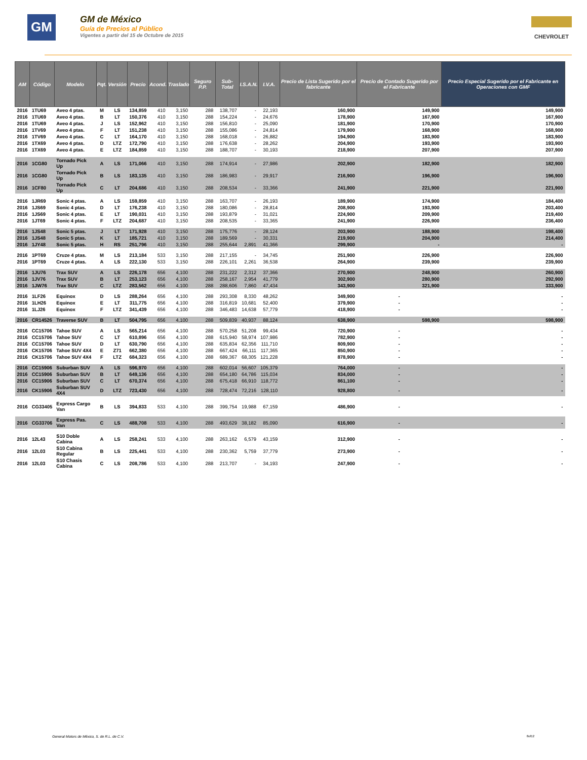GM
GM de México
Guía de Precios al Público
Vigentes a partir del 15 de Octubre de 2015
CHEVROLET
| AM | Código | Modelo | Pqt. | Versión | Precio | Acond. | Traslado | Seguro P.P. | Sub-Total | I.S.A.N. | I.V.A. | Precio de Lista Sugerido por el fabricante | Precio de Contado Sugerido por el Fabricante | Precio Especial Sugerido por el Fabricante en Operaciones con GMF |
| --- | --- | --- | --- | --- | --- | --- | --- | --- | --- | --- | --- | --- | --- | --- |
| 2016 | 1TU69 | Aveo 4 ptas. | M | LS | 134,859 | 410 | 3,150 | 288 | 138,707 | - | 22,193 | 160,900 | 149,900 | 149,900 |
| 2016 | 1TU69 | Aveo 4 ptas. | B | LT | 150,376 | 410 | 3,150 | 288 | 154,224 | - | 24,676 | 178,900 | 167,900 | 167,900 |
| 2016 | 1TU69 | Aveo 4 ptas. | J | LS | 152,962 | 410 | 3,150 | 288 | 156,810 | - | 25,090 | 181,900 | 170,900 | 170,900 |
| 2016 | 1TV69 | Aveo 4 ptas. | F | LT | 151,238 | 410 | 3,150 | 288 | 155,086 | - | 24,814 | 179,900 | 168,900 | 168,900 |
| 2016 | 1TV69 | Aveo 4 ptas. | C | LT | 164,170 | 410 | 3,150 | 288 | 168,018 | - | 26,882 | 194,900 | 183,900 | 183,900 |
| 2016 | 1TX69 | Aveo 4 ptas. | D | LTZ | 172,790 | 410 | 3,150 | 288 | 176,638 | - | 28,262 | 204,900 | 193,900 | 193,900 |
| 2016 | 1TX69 | Aveo 4 ptas. | E | LTZ | 184,859 | 410 | 3,150 | 288 | 188,707 | - | 30,193 | 218,900 | 207,900 | 207,900 |
| 2016 | 1CG80 | Tornado Pick Up | A | LS | 171,066 | 410 | 3,150 | 288 | 174,914 | - | 27,986 | 202,900 | 182,900 | 182,900 |
| 2016 | 1CG80 | Tornado Pick Up | B | LS | 183,135 | 410 | 3,150 | 288 | 186,983 | - | 29,917 | 216,900 | 196,900 | 196,900 |
| 2016 | 1CF80 | Tornado Pick Up | C | LT | 204,686 | 410 | 3,150 | 288 | 208,534 | - | 33,366 | 241,900 | 221,900 | 221,900 |
| 2016 | 1JR69 | Sonic 4 ptas. | A | LS | 159,859 | 410 | 3,150 | 288 | 163,707 | - | 26,193 | 189,900 | 174,900 | 184,400 |
| 2016 | 1JS69 | Sonic 4 ptas. | D | LT | 176,238 | 410 | 3,150 | 288 | 180,086 | - | 28,814 | 208,900 | 193,900 | 203,400 |
| 2016 | 1JS69 | Sonic 4 ptas. | E | LT | 190,031 | 410 | 3,150 | 288 | 193,879 | - | 31,021 | 224,900 | 209,900 | 219,400 |
| 2016 | 1JT69 | Sonic 4 ptas. | F | LTZ | 204,687 | 410 | 3,150 | 288 | 208,535 | - | 33,365 | 241,900 | 226,900 | 236,400 |
| 2016 | 1JS48 | Sonic 5 ptas. | J | LT | 171,928 | 410 | 3,150 | 288 | 175,776 | - | 28,124 | 203,900 | 188,900 | 198,400 |
| 2016 | 1JS48 | Sonic 5 ptas. | K | LT | 185,721 | 410 | 3,150 | 288 | 189,569 | - | 30,331 | 219,900 | 204,900 | 214,400 |
| 2016 | 1JY48 | Sonic 5 ptas. | H | RS | 251,796 | 410 | 3,150 | 288 | 255,644 | 2,891 | 41,366 | 299,900 | - | - |
| 2016 | 1PT69 | Cruze 4 ptas. | M | LS | 213,184 | 533 | 3,150 | 288 | 217,155 | - | 34,745 | 251,900 | 226,900 | 226,900 |
| 2016 | 1PT69 | Cruze 4 ptas. | A | LS | 222,130 | 533 | 3,150 | 288 | 226,101 | 2,261 | 36,538 | 264,900 | 239,900 | 239,900 |
| 2016 | 1JU76 | Trax SUV | A | LS | 226,178 | 656 | 4,100 | 288 | 231,222 | 2,312 | 37,366 | 270,900 | 248,900 | 260,900 |
| 2016 | 1JV76 | Trax SUV | B | LT | 253,123 | 656 | 4,100 | 288 | 258,167 | 2,954 | 41,779 | 302,900 | 280,900 | 292,900 |
| 2016 | 1JW76 | Trax SUV | C | LTZ | 283,562 | 656 | 4,100 | 288 | 288,606 | 7,860 | 47,434 | 343,900 | 321,900 | 333,900 |
| 2016 | 1LF26 | Equinox | D | LS | 288,264 | 656 | 4,100 | 288 | 293,308 | 8,330 | 48,262 | 349,900 | - | - |
| 2016 | 1LH26 | Equinox | E | LT | 311,775 | 656 | 4,100 | 288 | 316,819 | 10,681 | 52,400 | 379,900 | - | - |
| 2016 | 1LJ26 | Equinox | F | LTZ | 341,439 | 656 | 4,100 | 288 | 346,483 | 14,638 | 57,779 | 418,900 | - | - |
| 2016 | CR14526 | Traverse SUV | B | LT | 504,795 | 656 | 4,100 | 288 | 509,839 | 40,937 | 88,124 | 638,900 | 598,900 | 598,900 |
| 2016 | CC15706 | Tahoe SUV | A | LS | 565,214 | 656 | 4,100 | 288 | 570,258 | 51,208 | 99,434 | 720,900 | - | - |
| 2016 | CC15706 | Tahoe SUV | C | LT | 610,896 | 656 | 4,100 | 288 | 615,940 | 58,974 | 107,986 | 782,900 | - | - |
| 2016 | CC15706 | Tahoe SUV | D | LT | 630,790 | 656 | 4,100 | 288 | 635,834 | 62,356 | 111,710 | 809,900 | - | - |
| 2016 | CK15706 | Tahoe SUV 4X4 | E | Z71 | 662,380 | 656 | 4,100 | 288 | 667,424 | 66,111 | 117,365 | 850,900 | - | - |
| 2016 | CK15706 | Tahoe SUV 4X4 | F | LTZ | 684,323 | 656 | 4,100 | 288 | 689,367 | 68,305 | 121,228 | 878,900 | - | - |
| 2016 | CC15906 | Suburban SUV | A | LS | 596,970 | 656 | 4,100 | 288 | 602,014 | 56,607 | 105,379 | 764,000 | - | - |
| 2016 | CC15906 | Suburban SUV | B | LT | 649,136 | 656 | 4,100 | 288 | 654,180 | 64,786 | 115,034 | 834,000 | - | - |
| 2016 | CC15906 | Suburban SUV | C | LT | 670,374 | 656 | 4,100 | 288 | 675,418 | 66,910 | 118,772 | 861,100 | - | - |
| 2016 | CK15906 | Suburban SUV 4X4 | D | LTZ | 723,430 | 656 | 4,100 | 288 | 728,474 | 72,216 | 128,110 | 928,800 | - | - |
| 2016 | CG33405 | Express Cargo Van | B | LS | 394,833 | 533 | 4,100 | 288 | 399,754 | 19,988 | 67,159 | 486,900 | - | - |
| 2016 | CG33706 | Express Pas. Van | C | LS | 488,708 | 533 | 4,100 | 288 | 493,629 | 38,182 | 85,090 | 616,900 | - | - |
| 2016 | 12L43 | S10 Doble Cabina | A | LS | 258,241 | 533 | 4,100 | 288 | 263,162 | 6,579 | 43,159 | 312,900 | - | - |
| 2016 | 12L03 | S10 Cabina Regular | B | LS | 225,441 | 533 | 4,100 | 288 | 230,362 | 5,759 | 37,779 | 273,900 | - | - |
| 2016 | 12L03 | S10 Chasis Cabina | C | LS | 208,786 | 533 | 4,100 | 288 | 213,707 | - | 34,193 | 247,900 | - | - |
General Motors de México, S. de R.L. de C.V.
8of12